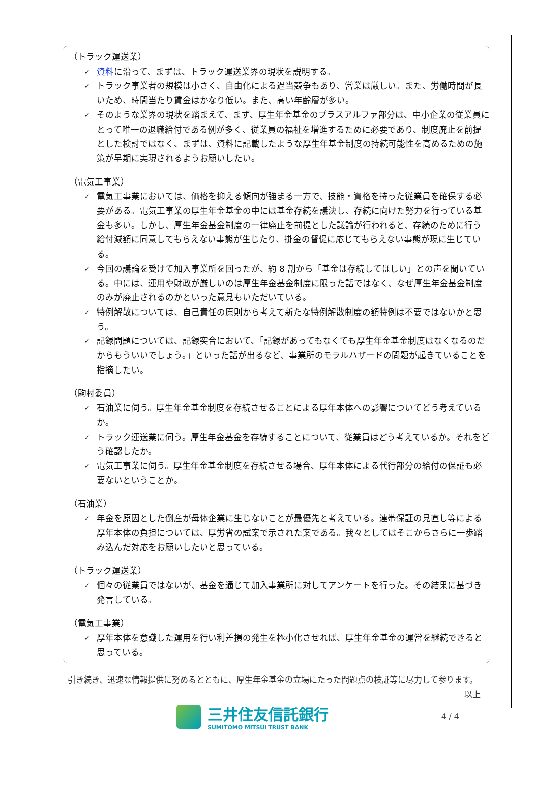（トラック運送業）
✓ 資料に沿って、まずは、トラック運送業界の現状を説明する。
✓ トラック事業者の規模は小さく、自由化による過当競争もあり、営業は厳しい。また、労働時間が長いため、時間当たり賃金はかなり低い。また、高い年齢層が多い。
✓ そのような業界の現状を踏まえて、まず、厚生年金基金のプラスアルファ部分は、中小企業の従業員にとって唯一の退職給付である例が多く、従業員の福祉を増進するために必要であり、制度廃止を前提とした検討ではなく、まずは、資料に記載したような厚生年基金制度の持続可能性を高めるための施策が早期に実現されるようお願いしたい。
（電気工事業）
✓ 電気工事業においては、価格を抑える傾向が強まる一方で、技能・資格を持った従業員を確保する必要がある。電気工事業の厚生年金基金の中には基金存続を議決し、存続に向けた努力を行っている基金も多い。しかし、厚生年金基金制度の一律廃止を前提とした議論が行われると、存続のために行う給付減額に同意してもらえない事態が生じたり、掛金の督促に応じてもらえない事態が現に生じている。
✓ 今回の議論を受けて加入事業所を回ったが、約 8 割から「基金は存続してほしい」との声を聞いている。中には、運用や財政が厳しいのは厚生年金基金制度に限った話ではなく、なぜ厚生年金基金制度のみが廃止されるのかといった意見もいただいている。
✓ 特例解散については、自己責任の原則から考えて新たな特例解散制度の額特例は不要ではないかと思う。
✓ 記録問題については、記録突合において、「記録があってもなくても厚生年金基金制度はなくなるのだからもういいでしょう。」といった話が出るなど、事業所のモラルハザードの問題が起きていることを指摘したい。
（駒村委員）
✓ 石油業に伺う。厚生年金基金制度を存続させることによる厚年本体への影響についてどう考えているか。
✓ トラック運送業に伺う。厚生年金基金を存続することについて、従業員はどう考えているか。それをどう確認したか。
✓ 電気工事業に伺う。厚生年金基金制度を存続させる場合、厚年本体による代行部分の給付の保証も必要ないということか。
（石油業）
✓ 年金を原因とした倒産が母体企業に生じないことが最優先と考えている。連帯保証の見直し等による厚年本体の負担については、厚労省の試案で示された案である。我々としてはそこからさらに一歩踏み込んだ対応をお願いしたいと思っている。
（トラック運送業）
✓ 個々の従業員ではないが、基金を通じて加入事業所に対してアンケートを行った。その結果に基づき発言している。
（電気工事業）
✓ 厚年本体を意識した運用を行い利差損の発生を極小化させれば、厚生年金基金の運営を継続できると思っている。
　引き続き、迅速な情報提供に努めるとともに、厚生年金基金の立場にたった問題点の検証等に尽力して参ります。 以上
三井住友信託銀行
SUMITOMO MITSUI TRUST BANK
4 / 4